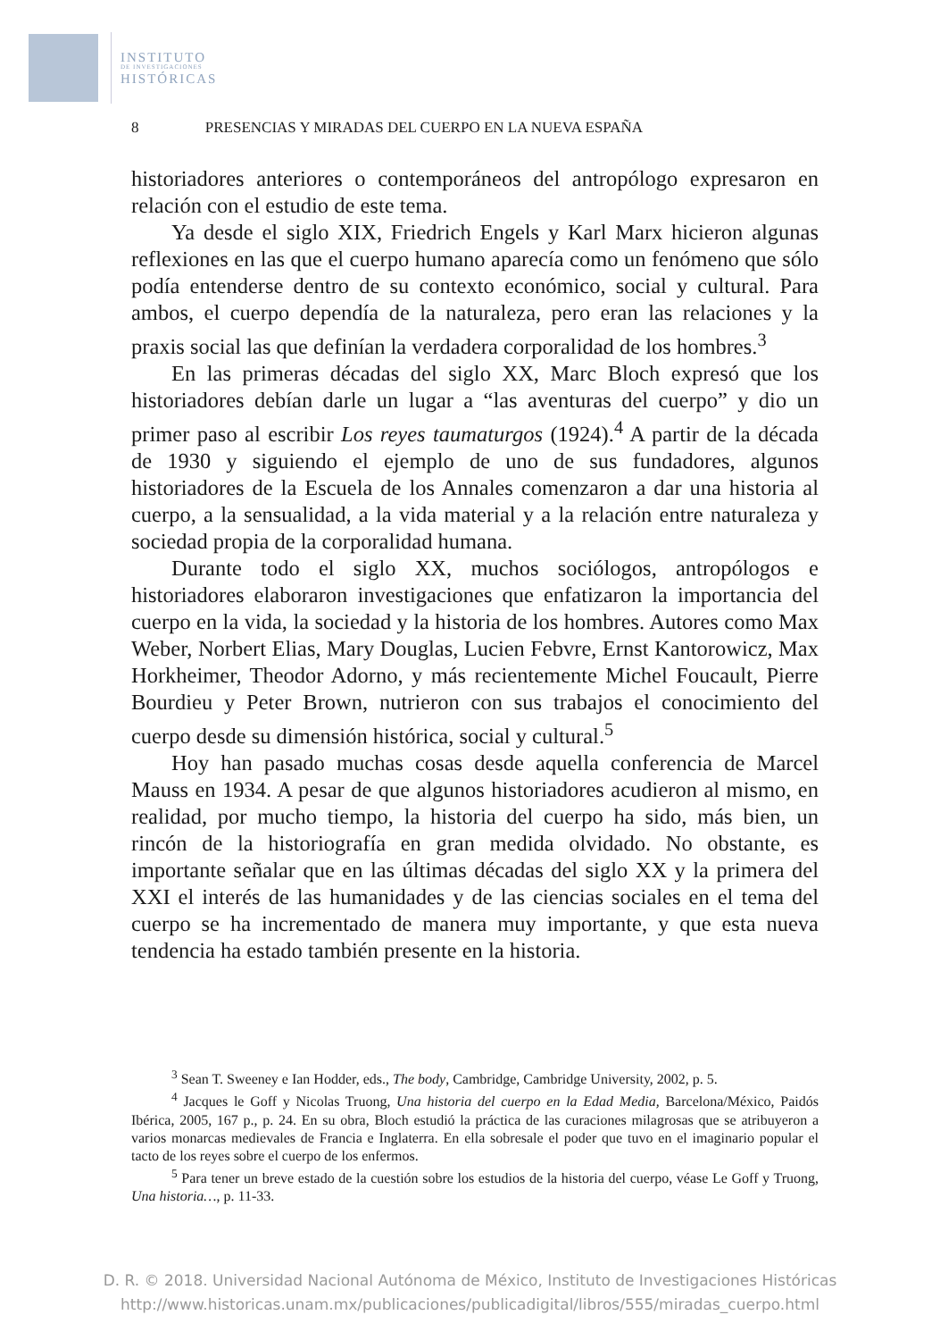INSTITUTO
DE INVESTIGACIONES
HISTÓRICAS
8 PRESENCIAS Y MIRADAS DEL CUERPO EN LA NUEVA ESPAÑA
historiadores anteriores o contemporáneos del antropólogo expresaron en relación con el estudio de este tema.
Ya desde el siglo XIX, Friedrich Engels y Karl Marx hicieron algunas reflexiones en las que el cuerpo humano aparecía como un fenómeno que sólo podía entenderse dentro de su contexto económico, social y cultural. Para ambos, el cuerpo dependía de la naturaleza, pero eran las relaciones y la praxis social las que definían la verdadera corporalidad de los hombres.<sup>3</sup>
En las primeras décadas del siglo XX, Marc Bloch expresó que los historiadores debían darle un lugar a “las aventuras del cuerpo” y dio un primer paso al escribir Los reyes taumaturgos (1924).<sup>4</sup> A partir de la década de 1930 y siguiendo el ejemplo de uno de sus fundadores, algunos historiadores de la Escuela de los Annales comenzaron a dar una historia al cuerpo, a la sensualidad, a la vida material y a la relación entre naturaleza y sociedad propia de la corporalidad humana.
Durante todo el siglo XX, muchos sociólogos, antropólogos e historiadores elaboraron investigaciones que enfatizaron la importancia del cuerpo en la vida, la sociedad y la historia de los hombres. Autores como Max Weber, Norbert Elias, Mary Douglas, Lucien Febvre, Ernst Kantorowicz, Max Horkheimer, Theodor Adorno, y más recientemente Michel Foucault, Pierre Bourdieu y Peter Brown, nutrieron con sus trabajos el conocimiento del cuerpo desde su dimensión histórica, social y cultural.<sup>5</sup>
Hoy han pasado muchas cosas desde aquella conferencia de Marcel Mauss en 1934. A pesar de que algunos historiadores acudieron al mismo, en realidad, por mucho tiempo, la historia del cuerpo ha sido, más bien, un rincón de la historiografía en gran medida olvidado. No obstante, es importante señalar que en las últimas décadas del siglo XX y la primera del XXI el interés de las humanidades y de las ciencias sociales en el tema del cuerpo se ha incrementado de manera muy importante, y que esta nueva tendencia ha estado también presente en la historia.
<sup>3</sup> Sean T. Sweeney e Ian Hodder, eds., The body, Cambridge, Cambridge University, 2002, p. 5.
<sup>4</sup> Jacques le Goff y Nicolas Truong, Una historia del cuerpo en la Edad Media, Barcelona/México, Paidós Ibérica, 2005, 167 p., p. 24. En su obra, Bloch estudió la práctica de las curaciones milagrosas que se atribuyeron a varios monarcas medievales de Francia e Inglaterra. En ella sobresale el poder que tuvo en el imaginario popular el tacto de los reyes sobre el cuerpo de los enfermos.
<sup>5</sup> Para tener un breve estado de la cuestión sobre los estudios de la historia del cuerpo, véase Le Goff y Truong, Una historia…, p. 11-33.
D. R. © 2018. Universidad Nacional Autónoma de México, Instituto de Investigaciones Históricas
http://www.historicas.unam.mx/publicaciones/publicadigital/libros/555/miradas_cuerpo.html